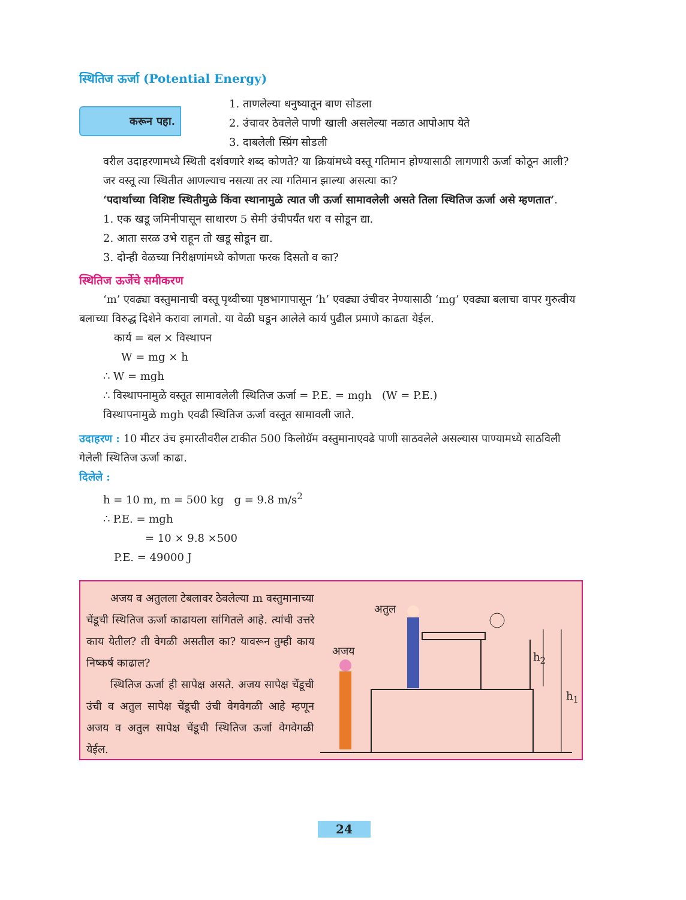स्थितिज ऊर्जा (Potential Energy)
करून पहा.
1. ताणलेल्या धनुष्यातून बाण सोडला
2. उंचावर ठेवलेले पाणी खाली असलेल्या नळात आपोआप येते
3. दाबलेली स्प्रिंग सोडली
वरील उदाहरणामध्ये स्थिती दर्शवणारे शब्द कोणते? या क्रियांमध्ये वस्तू गतिमान होण्यासाठी लागणारी ऊर्जा कोठून आली?
जर वस्तू त्या स्थितीत आणल्याच नसत्या तर त्या गतिमान झाल्या असत्या का?
‘पदार्थाच्या विशिष्ट स्थितीमुळे किंवा स्थानामुळे त्यात जी ऊर्जा सामावलेली असते तिला स्थितिज ऊर्जा असे म्हणतात’.
1. एक खडू जमिनीपासून साधारण 5 सेमी उंचीपर्यंत धरा व सोडून द्या.
2. आता सरळ उभे राहून तो खडू सोडून द्या.
3. दोन्ही वेळच्या निरीक्षणांमध्ये कोणता फरक दिसतो व का?
स्थितिज ऊर्जेचे समीकरण
‘m’ एवढ्या वस्तुमानाची वस्तू पृथ्वीच्या पृष्ठभागापासून ‘h’ एवढ्या उंचीवर नेण्यासाठी ‘mg’ एवढ्या बलाचा वापर गुरुत्वीय बलाच्या विरुद्ध दिशेने करावा लागतो. या वेळी घडून आलेले कार्य पुढील प्रमाणे काढता येईल.
कार्य = बल × विस्थापन
W = mg × h
∴ W = mgh
∴ विस्थापनामुळे वस्तूत सामावलेली स्थितिज ऊर्जा = P.E. = mgh (W = P.E.)
विस्थापनामुळे mgh एवढी स्थितिज ऊर्जा वस्तूत सामावली जाते.
उदाहरण : 10 मीटर उंच इमारतीवरील टाकीत 500 किलोग्रॅम वस्तुमानाएवढे पाणी साठवलेले असल्यास पाण्यामध्ये साठविली गेलेली स्थितिज ऊर्जा काढा.
दिलेले :
h = 10 m, m = 500 kg g = 9.8 m/s<sup>2</sup>
∴ P.E. = mgh
= 10 × 9.8 ×500
P.E. = 49000 J
अजय व अतुलला टेबलावर ठेवलेल्या m वस्तुमानाच्या चेंडूची स्थितिज ऊर्जा काढायला सांगितले आहे. त्यांची उत्तरे काय येतील? ती वेगळी असतील का? यावरून तुम्ही काय निष्कर्ष काढाल?
स्थितिज ऊर्जा ही सापेक्ष असते. अजय सापेक्ष चेंडूची उंची व अतुल सापेक्ष चेंडूची उंची वेगवेगळी आहे म्हणून अजय व अतुल सापेक्ष चेंडूची स्थितिज ऊर्जा वेगवेगळी येईल.
अतुल
अजय h<sub>2</sub>
h<sub>1</sub>
24